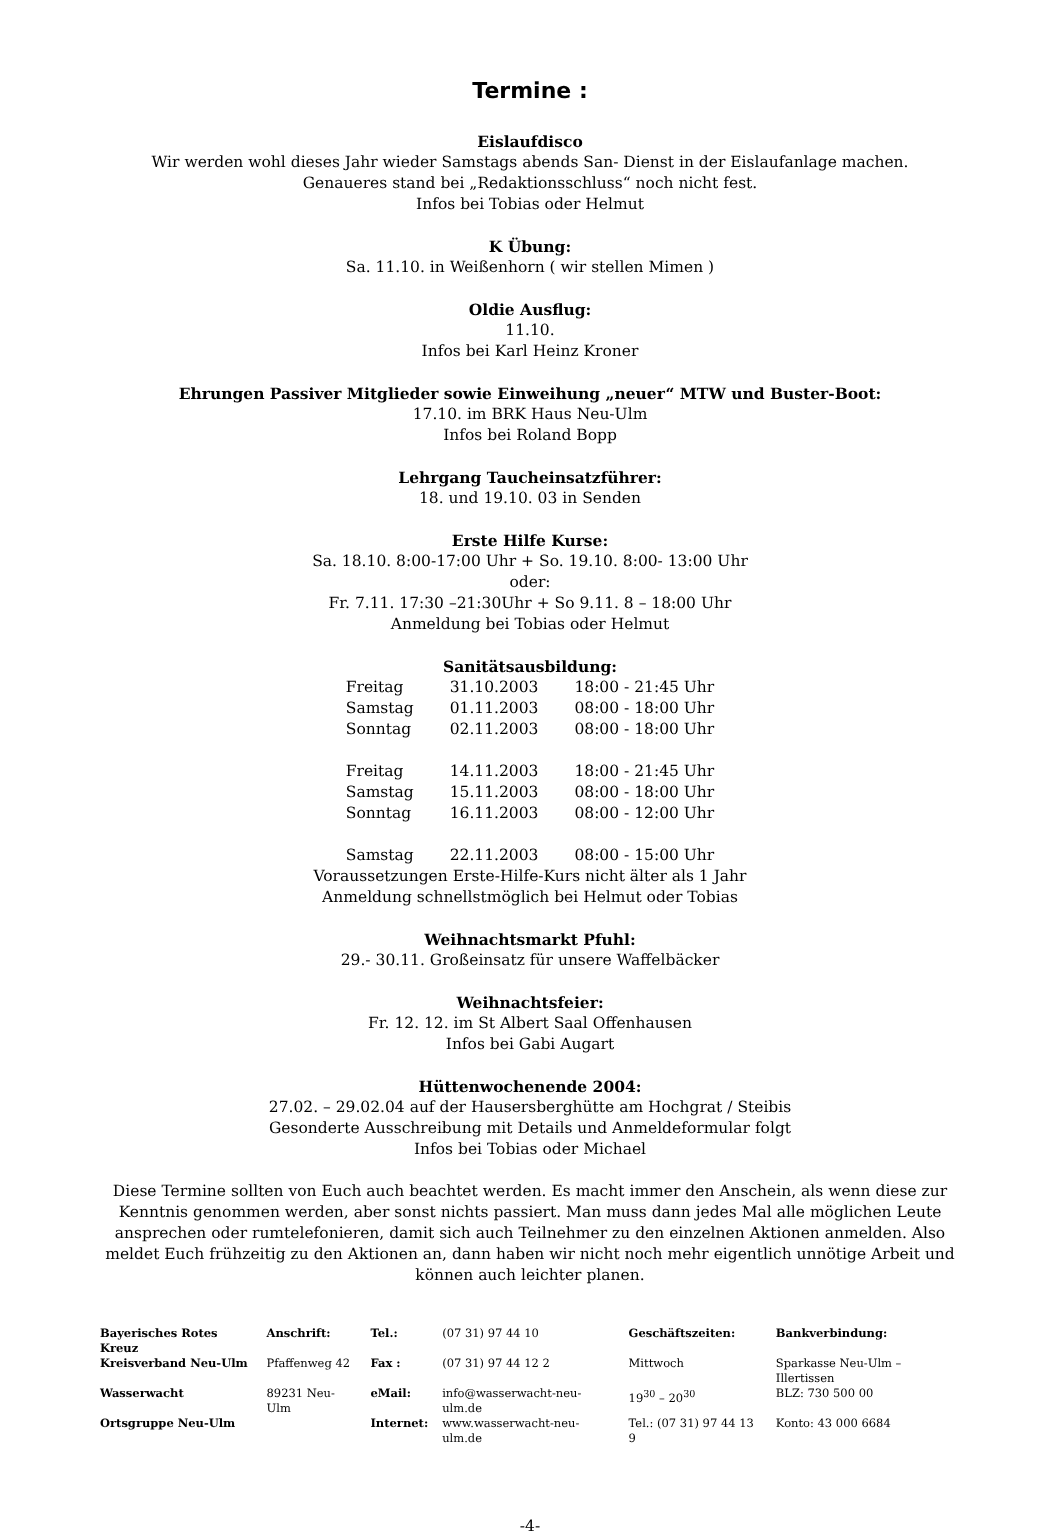Termine :
Eislaufdisco
Wir werden wohl dieses Jahr wieder Samstags abends San- Dienst in der Eislaufanlage machen.
Genaueres stand bei „Redaktionsschluss“ noch nicht fest.
Infos bei Tobias oder Helmut
K Übung:
Sa. 11.10. in Weißenhorn ( wir stellen Mimen )
Oldie Ausflug:
11.10.
Infos bei Karl Heinz Kroner
Ehrungen Passiver Mitglieder sowie Einweihung „neuer“ MTW und Buster-Boot:
17.10. im BRK Haus Neu-Ulm
Infos bei Roland Bopp
Lehrgang Taucheinsatzführer:
18. und 19.10. 03 in Senden
Erste Hilfe Kurse:
Sa. 18.10. 8:00-17:00 Uhr + So. 19.10. 8:00- 13:00 Uhr
oder:
Fr. 7.11. 17:30 –21:30Uhr + So 9.11. 8 – 18:00 Uhr
Anmeldung bei Tobias oder Helmut
Sanitätsausbildung:
| Freitag | 31.10.2003 | 18:00 - 21:45 Uhr |
| Samstag | 01.11.2003 | 08:00 - 18:00 Uhr |
| Sonntag | 02.11.2003 | 08:00 - 18:00 Uhr |
| Freitag | 14.11.2003 | 18:00 - 21:45 Uhr |
| Samstag | 15.11.2003 | 08:00 - 18:00 Uhr |
| Sonntag | 16.11.2003 | 08:00 - 12:00 Uhr |
| Samstag | 22.11.2003 | 08:00 - 15:00 Uhr |
Voraussetzungen Erste-Hilfe-Kurs nicht älter als 1 Jahr
Anmeldung schnellstmöglich bei Helmut oder Tobias
Weihnachtsmarkt Pfuhl:
29.- 30.11. Großeinsatz für unsere Waffelbäcker
Weihnachtsfeier:
Fr. 12. 12. im St Albert Saal Offenhausen
Infos bei Gabi Augart
Hüttenwochenende 2004:
27.02. – 29.02.04 auf der Hausersberghütte am Hochgrat / Steibis
Gesonderte Ausschreibung mit Details und Anmeldeformular folgt
Infos bei Tobias oder Michael
Diese Termine sollten von Euch auch beachtet werden. Es macht immer den Anschein, als wenn diese zur Kenntnis genommen werden, aber sonst nichts passiert. Man muss dann jedes Mal alle möglichen Leute ansprechen oder rumtelefonieren, damit sich auch Teilnehmer zu den einzelnen Aktionen anmelden. Also meldet Euch frühzeitig zu den Aktionen an, dann haben wir nicht noch mehr eigentlich unnötige Arbeit und können auch leichter planen.
| Bayerisches Rotes Kreuz | Anschrift: | Tel.: | (07 31) 97 44 10 | Geschäftszeiten: | Bankverbindung: |
| Kreisverband Neu-Ulm | Pfaffenweg 42 | Fax : | (07 31) 97 44 12 2 | Mittwoch | Sparkasse Neu-Ulm – Illertissen |
| Wasserwacht | 89231 Neu-Ulm | eMail: | info@wasserwacht-neu-ulm.de | 19<sup>30</sup> – 20<sup>30</sup> | BLZ: 730 500 00 |
| Ortsgruppe Neu-Ulm | | Internet: | www.wasserwacht-neu-ulm.de | Tel.: (07 31) 97 44 13 9 | Konto: 43 000 6684 |
-4-